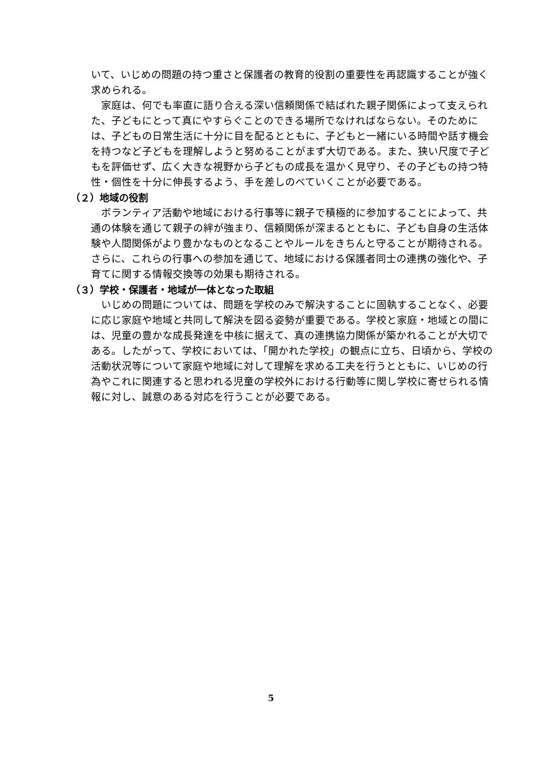いて、いじめの問題の持つ重さと保護者の教育的役割の重要性を再認識することが強く求められる。
家庭は、何でも率直に語り合える深い信頼関係で結ばれた親子関係によって支えられた、子どもにとって真にやすらぐことのできる場所でなければならない。そのためには、子どもの日常生活に十分に目を配るとともに、子どもと一緒にいる時間や話す機会を持つなど子どもを理解しようと努めることがまず大切である。また、狭い尺度で子どもを評価せず、広く大きな視野から子どもの成長を温かく見守り、その子どもの持つ特性・個性を十分に伸長するよう、手を差しのべていくことが必要である。
（２）地域の役割
ボランティア活動や地域における行事等に親子で積極的に参加することによって、共通の体験を通じて親子の絆が強まり、信頼関係が深まるとともに、子ども自身の生活体験や人間関係がより豊かなものとなることやルールをきちんと守ることが期待される。さらに、これらの行事への参加を通じて、地域における保護者同士の連携の強化や、子育てに関する情報交換等の効果も期待される。
（３）学校・保護者・地域が一体となった取組
いじめの問題については、問題を学校のみで解決することに固執することなく、必要に応じ家庭や地域と共同して解決を図る姿勢が重要である。学校と家庭・地域との間には、児童の豊かな成長発達を中核に据えて、真の連携協力関係が築かれることが大切である。したがって、学校においては、「開かれた学校」の観点に立ち、日頃から、学校の活動状況等について家庭や地域に対して理解を求める工夫を行うとともに、いじめの行為やこれに関連すると思われる児童の学校外における行動等に関し学校に寄せられる情報に対し、誠意のある対応を行うことが必要である。
5